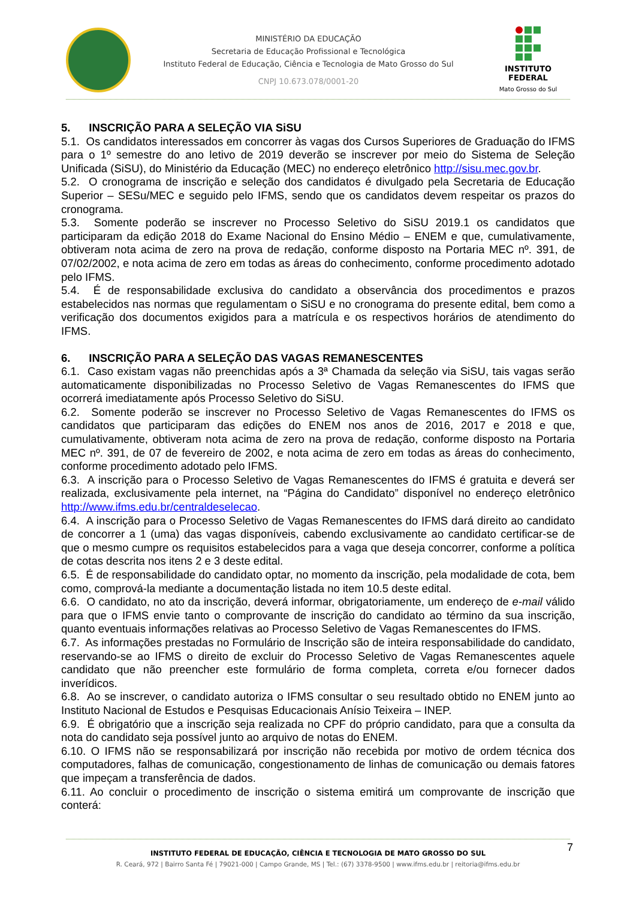MINISTÉRIO DA EDUCAÇÃO
Secretaria de Educação Profissional e Tecnológica
Instituto Federal de Educação, Ciência e Tecnologia de Mato Grosso do Sul
CNPJ 10.673.078/0001-20
INSTITUTO FEDERAL
Mato Grosso do Sul
5. INSCRIÇÃO PARA A SELEÇÃO VIA SiSU
5.1. Os candidatos interessados em concorrer às vagas dos Cursos Superiores de Graduação do IFMS para o 1º semestre do ano letivo de 2019 deverão se inscrever por meio do Sistema de Seleção Unificada (SiSU), do Ministério da Educação (MEC) no endereço eletrônico http://sisu.mec.gov.br.
5.2. O cronograma de inscrição e seleção dos candidatos é divulgado pela Secretaria de Educação Superior – SESu/MEC e seguido pelo IFMS, sendo que os candidatos devem respeitar os prazos do cronograma.
5.3. Somente poderão se inscrever no Processo Seletivo do SiSU 2019.1 os candidatos que participaram da edição 2018 do Exame Nacional do Ensino Médio – ENEM e que, cumulativamente, obtiveram nota acima de zero na prova de redação, conforme disposto na Portaria MEC nº. 391, de 07/02/2002, e nota acima de zero em todas as áreas do conhecimento, conforme procedimento adotado pelo IFMS.
5.4. É de responsabilidade exclusiva do candidato a observância dos procedimentos e prazos estabelecidos nas normas que regulamentam o SiSU e no cronograma do presente edital, bem como a verificação dos documentos exigidos para a matrícula e os respectivos horários de atendimento do IFMS.
6. INSCRIÇÃO PARA A SELEÇÃO DAS VAGAS REMANESCENTES
6.1. Caso existam vagas não preenchidas após a 3ª Chamada da seleção via SiSU, tais vagas serão automaticamente disponibilizadas no Processo Seletivo de Vagas Remanescentes do IFMS que ocorrerá imediatamente após Processo Seletivo do SiSU.
6.2. Somente poderão se inscrever no Processo Seletivo de Vagas Remanescentes do IFMS os candidatos que participaram das edições do ENEM nos anos de 2016, 2017 e 2018 e que, cumulativamente, obtiveram nota acima de zero na prova de redação, conforme disposto na Portaria MEC nº. 391, de 07 de fevereiro de 2002, e nota acima de zero em todas as áreas do conhecimento, conforme procedimento adotado pelo IFMS.
6.3. A inscrição para o Processo Seletivo de Vagas Remanescentes do IFMS é gratuita e deverá ser realizada, exclusivamente pela internet, na “Página do Candidato” disponível no endereço eletrônico http://www.ifms.edu.br/centraldeselecao.
6.4. A inscrição para o Processo Seletivo de Vagas Remanescentes do IFMS dará direito ao candidato de concorrer a 1 (uma) das vagas disponíveis, cabendo exclusivamente ao candidato certificar-se de que o mesmo cumpre os requisitos estabelecidos para a vaga que deseja concorrer, conforme a política de cotas descrita nos itens 2 e 3 deste edital.
6.5. É de responsabilidade do candidato optar, no momento da inscrição, pela modalidade de cota, bem como, comprová-la mediante a documentação listada no item 10.5 deste edital.
6.6. O candidato, no ato da inscrição, deverá informar, obrigatoriamente, um endereço de e-mail válido para que o IFMS envie tanto o comprovante de inscrição do candidato ao término da sua inscrição, quanto eventuais informações relativas ao Processo Seletivo de Vagas Remanescentes do IFMS.
6.7. As informações prestadas no Formulário de Inscrição são de inteira responsabilidade do candidato, reservando-se ao IFMS o direito de excluir do Processo Seletivo de Vagas Remanescentes aquele candidato que não preencher este formulário de forma completa, correta e/ou fornecer dados inverídicos.
6.8. Ao se inscrever, o candidato autoriza o IFMS consultar o seu resultado obtido no ENEM junto ao Instituto Nacional de Estudos e Pesquisas Educacionais Anísio Teixeira – INEP.
6.9. É obrigatório que a inscrição seja realizada no CPF do próprio candidato, para que a consulta da nota do candidato seja possível junto ao arquivo de notas do ENEM.
6.10. O IFMS não se responsabilizará por inscrição não recebida por motivo de ordem técnica dos computadores, falhas de comunicação, congestionamento de linhas de comunicação ou demais fatores que impeçam a transferência de dados.
6.11. Ao concluir o procedimento de inscrição o sistema emitirá um comprovante de inscrição que conterá:
7
INSTITUTO FEDERAL DE EDUCAÇÃO, CIÊNCIA E TECNOLOGIA DE MATO GROSSO DO SUL
R. Ceará, 972 | Bairro Santa Fé | 79021-000 | Campo Grande, MS | Tel.: (67) 3378-9500 | www.ifms.edu.br | reitoria@ifms.edu.br